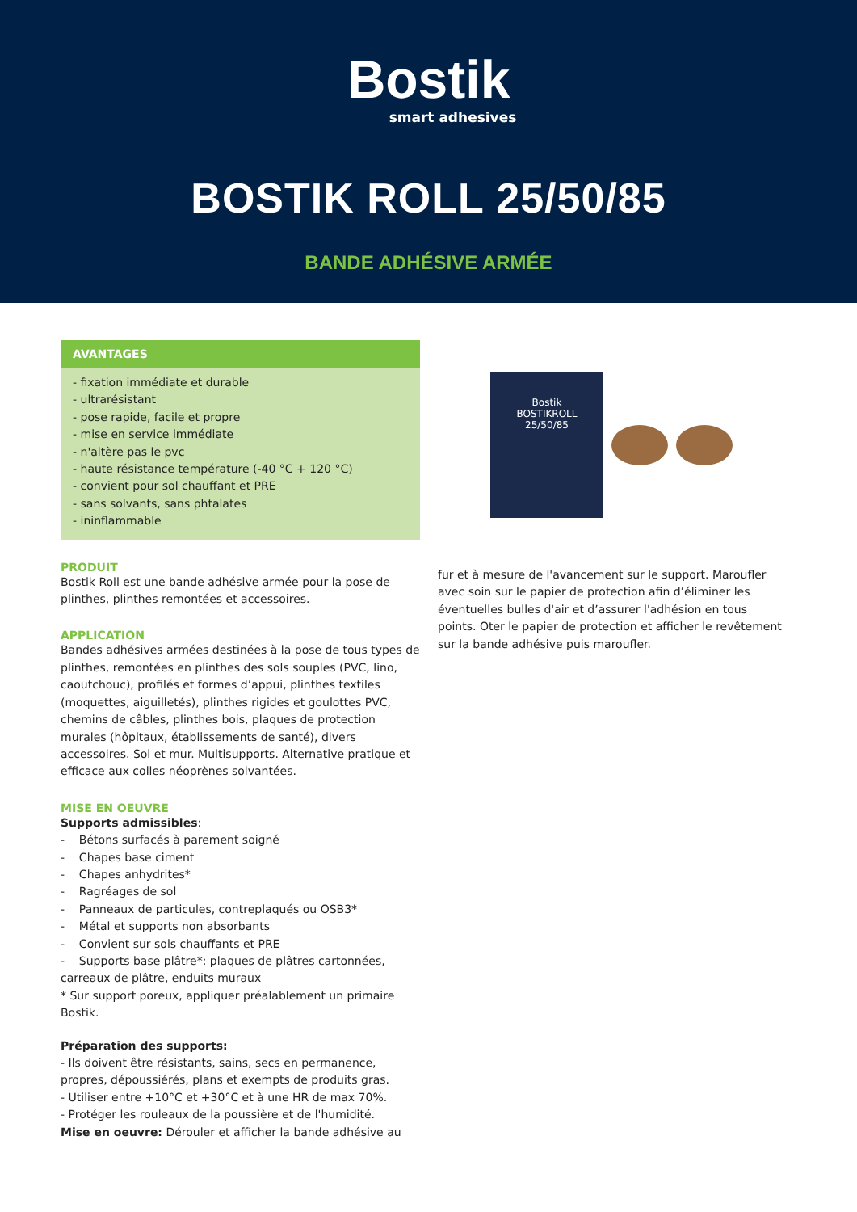Bostik
smart adhesives
BOSTIK ROLL 25/50/85
BANDE ADHÉSIVE ARMÉE
AVANTAGES
- fixation immédiate et durable
- ultrarésistant
- pose rapide, facile et propre
- mise en service immédiate
- n'altère pas le pvc
- haute résistance température (-40 °C + 120 °C)
- convient pour sol chauffant et PRE
- sans solvants, sans phtalates
- ininflammable
PRODUIT
Bostik Roll est une bande adhésive armée pour la pose de plinthes, plinthes remontées et accessoires.
APPLICATION
Bandes adhésives armées destinées à la pose de tous types de plinthes, remontées en plinthes des sols souples (PVC, lino, caoutchouc), profilés et formes d’appui, plinthes textiles (moquettes, aiguilletés), plinthes rigides et goulottes PVC, chemins de câbles, plinthes bois, plaques de protection murales (hôpitaux, établissements de santé), divers accessoires. Sol et mur. Multisupports. Alternative pratique et efficace aux colles néoprènes solvantées.
MISE EN OEUVRE
Supports admissibles:
- Bétons surfacés à parement soigné
- Chapes base ciment
- Chapes anhydrites*
- Ragréages de sol
- Panneaux de particules, contreplaqués ou OSB3*
- Métal et supports non absorbants
- Convient sur sols chauffants et PRE
- Supports base plâtre*: plaques de plâtres cartonnées, carreaux de plâtre, enduits muraux
* Sur support poreux, appliquer préalablement un primaire Bostik.
Préparation des supports:
- Ils doivent être résistants, sains, secs en permanence, propres, dépoussiérés, plans et exempts de produits gras.
- Utiliser entre +10°C et +30°C et à une HR de max 70%.
- Protéger les rouleaux de la poussière et de l'humidité.
Mise en oeuvre: Dérouler et afficher la bande adhésive au
Bostik
BOSTIKROLL
25/50/85
fur et à mesure de l'avancement sur le support. Maroufler avec soin sur le papier de protection afin d’éliminer les éventuelles bulles d'air et d’assurer l'adhésion en tous points. Oter le papier de protection et afficher le revêtement sur la bande adhésive puis maroufler.